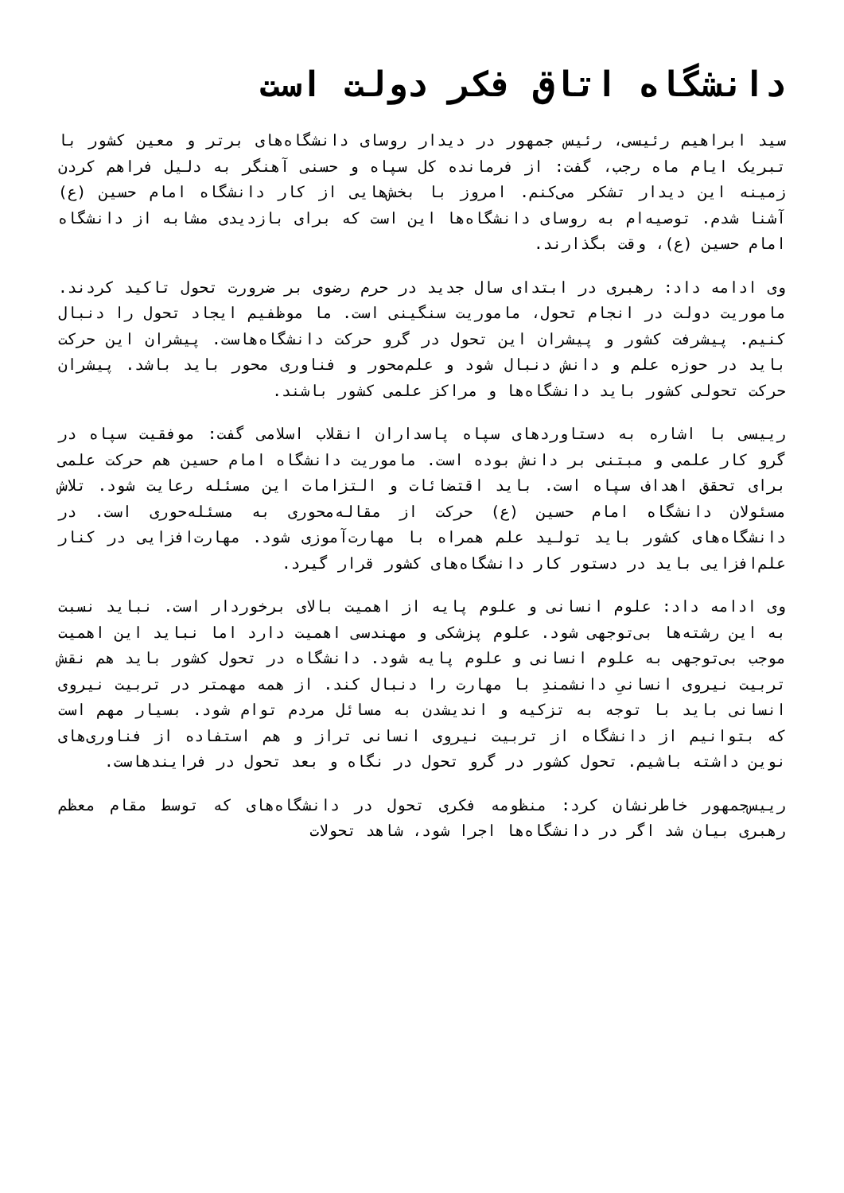دانشگاه اتاق فکر دولت است
سید ابراهیم رئیسی، رئیس جمهور در دیدار روسای دانشگاه‌های برتر و معین کشور با تبریک ایام ماه رجب، گفت: از فرمانده کل سپاه و حسنی آهنگر به دلیل فراهم کردن زمینه این دیدار تشکر می‌کنم. امروز با بخش‌هایی از کار دانشگاه امام حسین (ع) آشنا شدم. توصیه‌ام به روسای دانشگاه‌ها این است که برای بازدیدی مشابه از دانشگاه امام حسین (ع)، وقت بگذارند.
وی ادامه داد: رهبری در ابتدای سال جدید در حرم رضوی بر ضرورت تحول تاکید کردند. ماموریت دولت در انجام تحول، ماموریت سنگینی است. ما موظفیم ایجاد تحول را دنبال کنیم. پیشرفت کشور و پیشران این تحول در گرو حرکت دانشگاه‌هاست. پیشران این حرکت باید در حوزه علم و دانش دنبال شود و علم‌محور و فناوری محور باید باشد. پیشران حرکت تحولی کشور باید دانشگاه‌ها و مراکز علمی کشور باشند.
رییسی با اشاره به دستاوردهای سپاه پاسداران انقلاب اسلامی گفت: موفقیت سپاه در گرو کار علمی و مبتنی بر دانش بوده است. ماموریت دانشگاه امام حسین هم حرکت علمی برای تحقق اهداف سپاه است. باید اقتضائات و التزامات این مسئله رعایت شود. تلاش مسئولان دانشگاه امام حسین (ع) حرکت از مقاله‌محوری به مسئله‌حوری است. در دانشگاه‌های کشور باید تولید علم همراه با مهارت‌آموزی شود. مهارت‌افزایی در کنار علم‌افزایی باید در دستور کار دانشگاه‌های کشور قرار گیرد.
وی ادامه داد: علوم انسانی و علوم پایه از اهمیت بالای برخوردار است. نباید نسبت به این رشته‌ها بی‌توجهی شود. علوم پزشکی و مهندسی اهمیت دارد اما نباید این اهمیت موجب بی‌توجهی به علوم انسانی و علوم پایه شود. دانشگاه در تحول کشور باید هم نقش تربیت نیروی انسانیِ دانشمندِ با مهارت را دنبال کند. از همه مهمتر در تربیت نیروی انسانی باید با توجه به تزکیه و اندیشدن به مسائل مردم توام شود. بسیار مهم است که بتوانیم از دانشگاه از تربیت نیروی انسانی تراز و هم استفاده از فناوری‌های نوین داشته باشیم. تحول کشور در گرو تحول در نگاه و بعد تحول در فرایندهاست.
رییس‌جمهور خاطرنشان کرد: منظومه فکری تحول در دانشگاه‌های که توسط مقام معظم رهبری بیان شد اگر در دانشگاه‌ها اجرا شود، شاهد تحولات